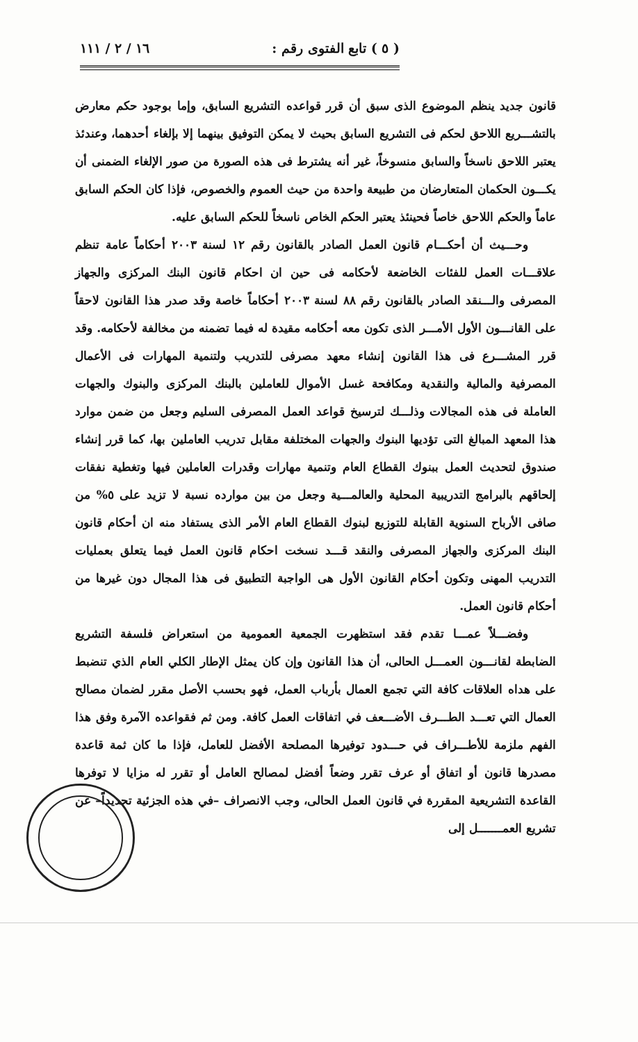( ٥ ) تابع الفتوى رقم : ١٦ / ٢ / ١١١
قانون جديد ينظم الموضوع الذى سبق أن قرر قواعده التشريع السابق، وإما بوجود حكم معارض بالتشـــريع اللاحق لحكم فى التشريع السابق بحيث لا يمكن التوفيق بينهما إلا بإلغاء أحدهما، وعندئذ يعتبر اللاحق ناسخاً والسابق منسوخاً، غير أنه يشترط فى هذه الصورة من صور الإلغاء الضمنى أن يكـــون الحكمان المتعارضان من طبيعة واحدة من حيث العموم والخصوص، فإذا كان الحكم السابق عاماً والحكم اللاحق خاصاً فحينئذ يعتبر الحكم الخاص ناسخاً للحكم السابق عليه.
وحـــيث أن أحكـــام قانون العمل الصادر بالقانون رقم ١٢ لسنة ٢٠٠٣ أحكاماً عامة تنظم علاقـــات العمل للفئات الخاضعة لأحكامه فى حين ان احكام قانون البنك المركزى والجهاز المصرفى والـــنقد الصادر بالقانون رقم ٨٨ لسنة ٢٠٠٣ أحكاماً خاصة وقد صدر هذا القانون لاحقاً على القانـــون الأول الأمـــر الذى تكون معه أحكامه مقيدة له فيما تضمنه من مخالفة لأحكامه. وقد قرر المشـــرع فى هذا القانون إنشاء معهد مصرفى للتدريب ولتنمية المهارات فى الأعمال المصرفية والمالية والنقدية ومكافحة غسل الأموال للعاملين بالبنك المركزى والبنوك والجهات العاملة فى هذه المجالات وذلـــك لترسيخ قواعد العمل المصرفى السليم وجعل من ضمن موارد هذا المعهد المبالغ التى تؤديها البنوك والجهات المختلفة مقابل تدريب العاملين بها، كما قرر إنشاء صندوق لتحديث العمل ببنوك القطاع العام وتنمية مهارات وقدرات العاملين فيها وتغطية نفقات إلحاقهم بالبرامج التدريبية المحلية والعالمـــية وجعل من بين موارده نسبة لا تزيد على ٥% من صافى الأرباح السنوية القابلة للتوزيع لبنوك القطاع العام الأمر الذى يستفاد منه ان أحكام قانون البنك المركزى والجهاز المصرفى والنقد قـــد نسخت احكام قانون العمل فيما يتعلق بعمليات التدريب المهنى وتكون أحكام القانون الأول هى الواجبة التطبيق فى هذا المجال دون غيرها من أحكام قانون العمل.
وفضـــلاً عمـــا تقدم فقد استظهرت الجمعية العمومية من استعراض فلسفة التشريع الضابطة لقانـــون العمـــل الحالى، أن هذا القانون وإن كان يمثل الإطار الكلي العام الذي تنضبط على هداه العلاقات كافة التي تجمع العمال بأرباب العمل، فهو بحسب الأصل مقرر لضمان مصالح العمال التي تعـــد الطـــرف الأضـــعف في اتفاقات العمل كافة. ومن ثم فقواعده الآمرة وفق هذا الفهم ملزمة للأطـــراف في حـــدود توفيرها المصلحة الأفضل للعامل، فإذا ما كان ثمة قاعدة مصدرها قانون أو اتفاق أو عرف تقرر وضعاً أفضل لمصالح العامل أو تقرر له مزايا لا توفرها القاعدة التشريعية المقررة في قانون العمل الحالى، وجب الانصراف –في هذه الجزئية تحديداً– عن تشريع العمـــــــل إلى